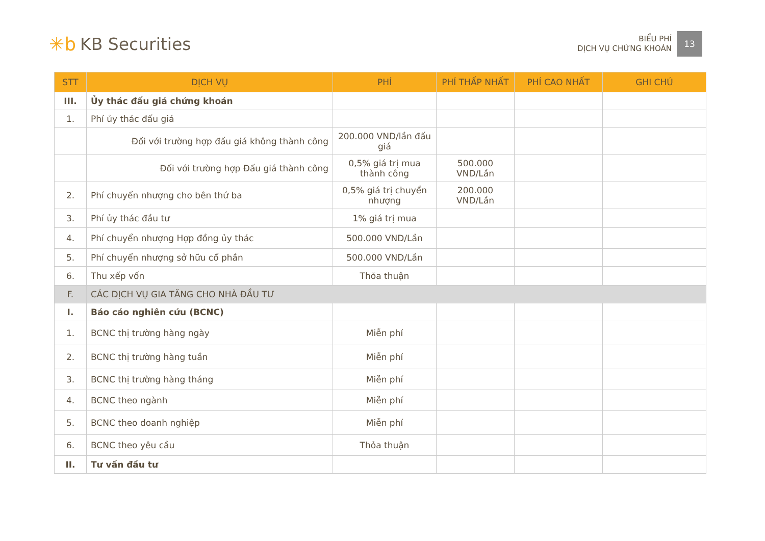✳b KB Securities
BIỂU PHÍ
DỊCH VỤ CHỨNG KHOÁN
13
| STT | DỊCH VỤ | PHÍ | PHÍ THẤP NHẤT | PHÍ CAO NHẤT | GHI CHÚ |
| --- | --- | --- | --- | --- | --- |
| III. | Ủy thác đấu giá chứng khoán | | | | |
| 1. | Phí ủy thác đấu giá | | | | |
| | Đối với trường hợp đấu giá không thành công | 200.000 VND/lần đấu giá | | | |
| | Đối với trường hợp Đấu giá thành công | 0,5% giá trị mua thành công | 500.000 VND/Lần | | |
| 2. | Phí chuyển nhượng cho bên thứ ba | 0,5% giá trị chuyển nhượng | 200.000 VND/Lần | | |
| 3. | Phí ủy thác đầu tư | 1% giá trị mua | | | |
| 4. | Phí chuyển nhượng Hợp đồng ủy thác | 500.000 VND/Lần | | | |
| 5. | Phí chuyển nhượng sở hữu cổ phần | 500.000 VND/Lần | | | |
| 6. | Thu xếp vốn | Thỏa thuận | | | |
| F. | CÁC DỊCH VỤ GIA TĂNG CHO NHÀ ĐẦU TƯ | | | | |
| I. | Báo cáo nghiên cứu (BCNC) | | | | |
| 1. | BCNC thị trường hàng ngày | Miễn phí | | | |
| 2. | BCNC thị trường hàng tuần | Miễn phí | | | |
| 3. | BCNC thị trường hàng tháng | Miễn phí | | | |
| 4. | BCNC theo ngành | Miễn phí | | | |
| 5. | BCNC theo doanh nghiệp | Miễn phí | | | |
| 6. | BCNC theo yêu cầu | Thỏa thuận | | | |
| II. | Tư vấn đầu tư | | | | |